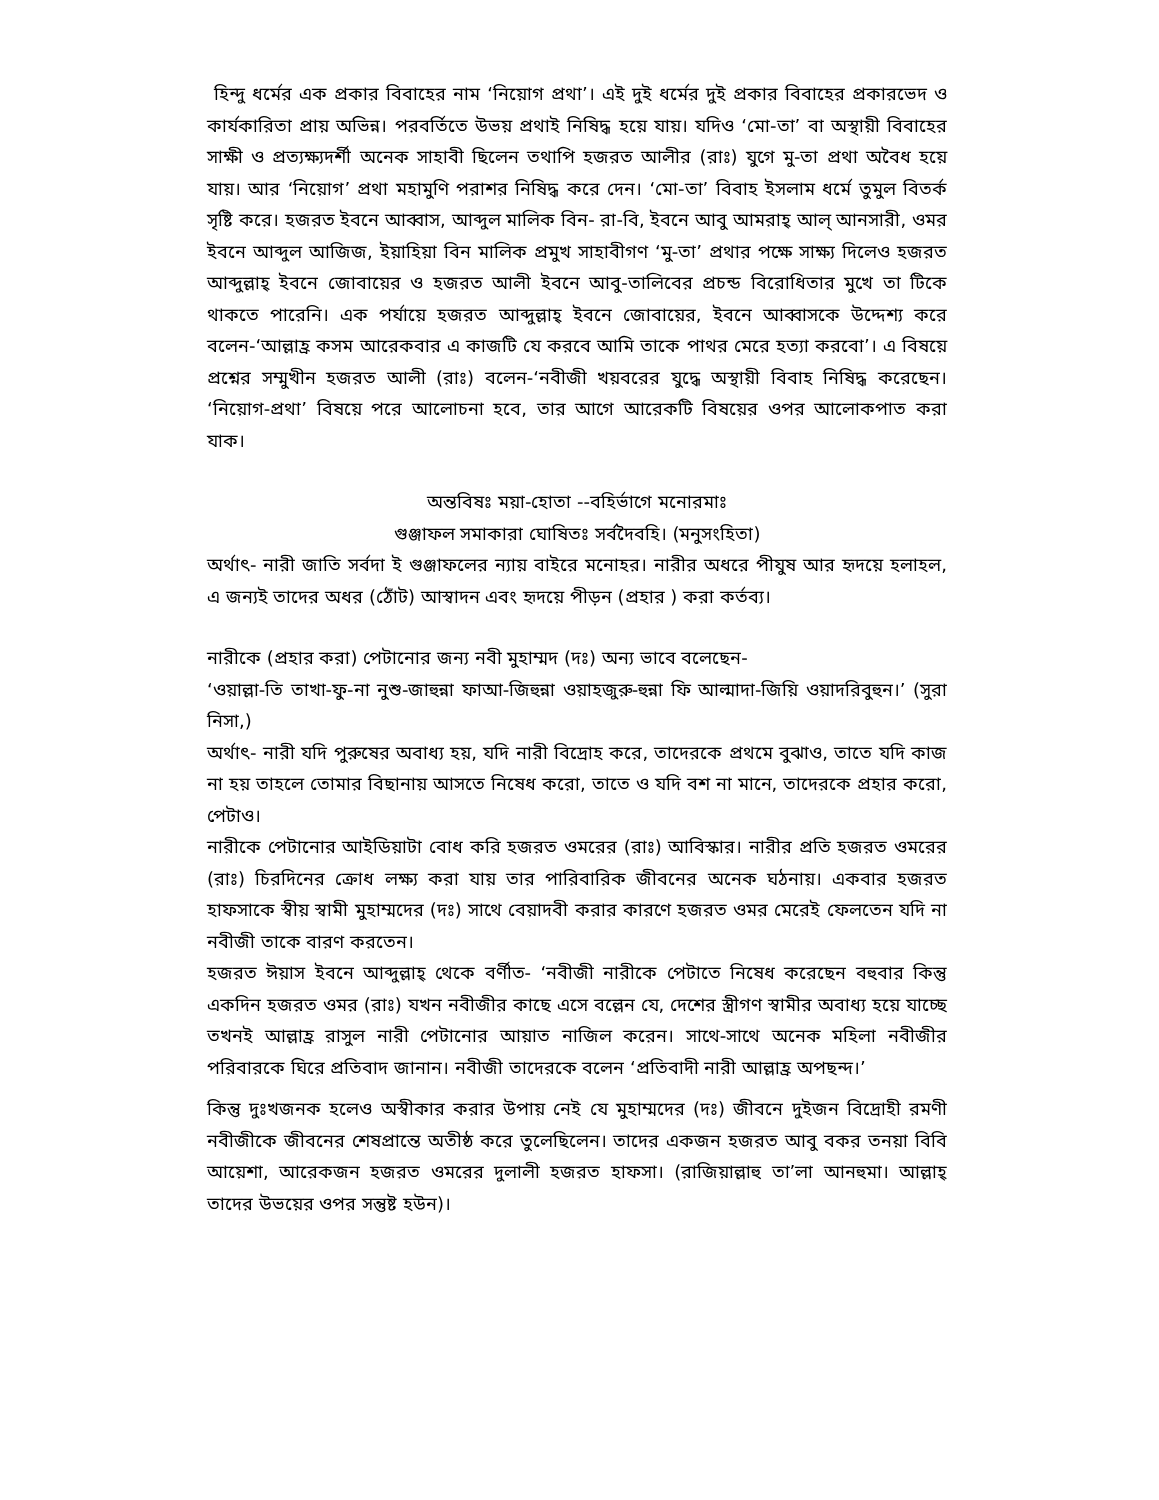হিন্দু ধর্মের এক প্রকার বিবাহের নাম ‘নিয়োগ প্রথা’। এই দুই ধর্মের দুই প্রকার বিবাহের প্রকারভেদ ও কার্যকারিতা প্রায় অভিন্ন। পরবর্তিতে উভয় প্রথাই নিষিদ্ধ হয়ে যায়। যদিও ‘মো-তা’ বা অস্থায়ী বিবাহের সাক্ষী ও প্রত্যক্ষ্যদর্শী অনেক সাহাবী ছিলেন তথাপি হজরত আলীর (রাঃ) যুগে মু-তা প্রথা অবৈধ হয়ে যায়। আর ‘নিয়োগ’ প্রথা মহামুণি পরাশর নিষিদ্ধ করে দেন। ‘মো-তা’ বিবাহ ইসলাম ধর্মে তুমুল বিতর্ক সৃষ্টি করে। হজরত ইবনে আব্বাস, আব্দুল মালিক বিন- রা-বি, ইবনে আবু আমরাহ্ আল্ আনসারী, ওমর ইবনে আব্দুল আজিজ, ইয়াহিয়া বিন মালিক প্রমুখ সাহাবীগণ ‘মু-তা’ প্রথার পক্ষে সাক্ষ্য দিলেও হজরত আব্দুল্লাহ্ ইবনে জোবায়ের ও হজরত আলী ইবনে আবু-তালিবের প্রচন্ড বিরোধিতার মুখে তা টিকে থাকতে পারেনি। এক পর্যায়ে হজরত আব্দুল্লাহ্ ইবনে জোবায়ের, ইবনে আব্বাসকে উদ্দেশ্য করে বলেন-‘আল্লাহ্র কসম আরেকবার এ কাজটি যে করবে আমি তাকে পাথর মেরে হত্যা করবো’। এ বিষয়ে প্রশ্নের সম্মুখীন হজরত আলী (রাঃ) বলেন-‘নবীজী খয়বরের যুদ্ধে অস্থায়ী বিবাহ নিষিদ্ধ করেছেন। ‘নিয়োগ-প্রথা’ বিষয়ে পরে আলোচনা হবে, তার আগে আরেকটি বিষয়ের ওপর আলোকপাত করা যাক।
অন্তবিষঃ ময়া-হোতা --বহির্ভাগে মনোরমাঃ
গুঞ্জাফল সমাকারা ঘোষিতঃ সর্বদৈবহি। (মনুসংহিতা)
অর্থাৎ- নারী জাতি সর্বদা ই গুঞ্জাফলের ন্যায় বাইরে মনোহর। নারীর অধরে পীযুষ আর হৃদয়ে হলাহল, এ জন্যই তাদের অধর (ঠোঁট) আস্বাদন এবং হৃদয়ে পীড়ন (প্রহার ) করা কর্তব্য।
নারীকে (প্রহার করা) পেটানোর জন্য নবী মুহাম্মদ (দঃ) অন্য ভাবে বলেছেন-
‘ওয়াল্লা-তি তাখা-ফু-না নুশু-জাহুন্না ফাআ-জিহুন্না ওয়াহজুরু-হুন্না ফি আল্মাদা-জিয়ি ওয়াদরিবুহুন।’ (সুরা নিসা,)
অর্থাৎ- নারী যদি পুরুষের অবাধ্য হয়, যদি নারী বিদ্রোহ করে, তাদেরকে প্রথমে বুঝাও, তাতে যদি কাজ না হয় তাহলে তোমার বিছানায় আসতে নিষেধ করো, তাতে ও যদি বশ না মানে, তাদেরকে প্রহার করো, পেটাও।
নারীকে পেটানোর আইডিয়াটা বোধ করি হজরত ওমরের (রাঃ) আবিস্কার। নারীর প্রতি হজরত ওমরের (রাঃ) চিরদিনের ক্রোধ লক্ষ্য করা যায় তার পারিবারিক জীবনের অনেক ঘঠনায়। একবার হজরত হাফসাকে স্বীয় স্বামী মুহাম্মদের (দঃ) সাথে বেয়াদবী করার কারণে হজরত ওমর মেরেই ফেলতেন যদি না নবীজী তাকে বারণ করতেন।
হজরত ঈয়াস ইবনে আব্দুল্লাহ্ থেকে বর্ণীত- ‘নবীজী নারীকে পেটাতে নিষেধ করেছেন বহুবার কিন্তু একদিন হজরত ওমর (রাঃ) যখন নবীজীর কাছে এসে বল্লেন যে, দেশের স্ত্রীগণ স্বামীর অবাধ্য হয়ে যাচ্ছে তখনই আল্লাহ্র রাসুল নারী পেটানোর আয়াত নাজিল করেন। সাথে-সাথে অনেক মহিলা নবীজীর পরিবারকে ঘিরে প্রতিবাদ জানান। নবীজী তাদেরকে বলেন ‘প্রতিবাদী নারী আল্লাহ্র অপছন্দ।’
কিন্তু দুঃখজনক হলেও অস্বীকার করার উপায় নেই যে মুহাম্মদের (দঃ) জীবনে দুইজন বিদ্রোহী রমণী নবীজীকে জীবনের শেষপ্রান্তে অতীষ্ঠ করে তুলেছিলেন। তাদের একজন হজরত আবু বকর তনয়া বিবি আয়েশা, আরেকজন হজরত ওমরের দুলালী হজরত হাফসা। (রাজিয়াল্লাহু তা’লা আনহুমা। আল্লাহ্ তাদের উভয়ের ওপর সন্তুষ্ট হউন)।